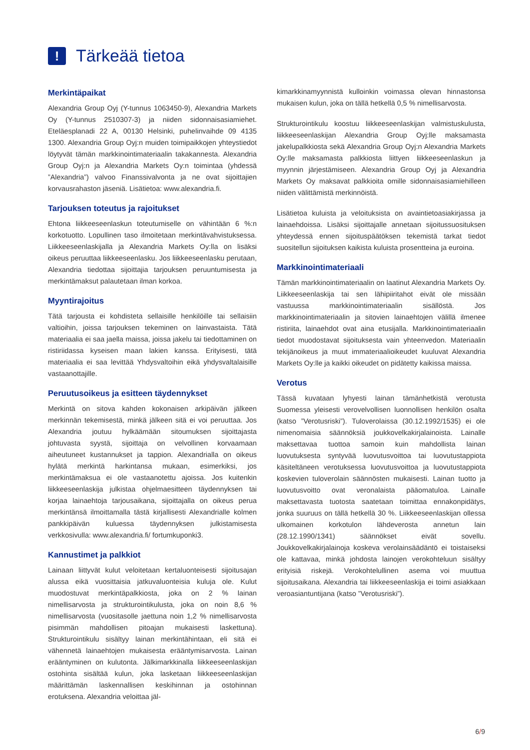!
Tärkeää tietoa
Merkintäpaikat
Alexandria Group Oyj (Y-tunnus 1063450-9), Alexandria Markets Oy (Y-tunnus 2510307-3) ja niiden sidonnaisasiamiehet. Eteläesplanadi 22 A, 00130 Helsinki, puhelinvaihde 09 4135 1300. Alexandria Group Oyj:n muiden toimipaikkojen yhteystiedot löytyvät tämän markkinointimateriaalin takakannesta. Alexandria Group Oyj:n ja Alexandria Markets Oy:n toimintaa (yhdessä ”Alexandria”) valvoo Finanssivalvonta ja ne ovat sijoittajien korvausrahaston jäseniä. Lisätietoa: www.alexandria.fi.
Tarjouksen toteutus ja rajoitukset
Ehtona liikkeeseenlaskun toteutumiselle on vähintään 6 %:n korkotuotto. Lopullinen taso ilmoitetaan merkintävahvistuksessa. Liikkeeseenlaskijalla ja Alexandria Markets Oy:lla on lisäksi oikeus peruuttaa liikkeeseenlasku. Jos liikkeeseenlasku perutaan, Alexandria tiedottaa sijoittajia tarjouksen peruuntumisesta ja merkintämaksut palautetaan ilman korkoa.
Myyntirajoitus
Tätä tarjousta ei kohdisteta sellaisille henkilöille tai sellaisiin valtioihin, joissa tarjouksen tekeminen on lainvastaista. Tätä materiaalia ei saa jaella maissa, joissa jakelu tai tiedottaminen on ristiriidassa kyseisen maan lakien kanssa. Erityisesti, tätä materiaalia ei saa levittää Yhdysvaltoihin eikä yhdysvaltalaisille vastaanottajille.
Peruutusoikeus ja esitteen täydennykset
Merkintä on sitova kahden kokonaisen arkipäivän jälkeen merkinnän tekemisestä, minkä jälkeen sitä ei voi peruuttaa. Jos Alexandria joutuu hylkäämään sitoumuksen sijoittajasta johtuvasta syystä, sijoittaja on velvollinen korvaamaan aiheutuneet kustannukset ja tappion. Alexandrialla on oikeus hylätä merkintä harkintansa mukaan, esimerkiksi, jos merkintämaksua ei ole vastaanotettu ajoissa. Jos kuitenkin liikkeeseenlaskija julkistaa ohjelmaesitteen täydennyksen tai korjaa lainaehtoja tarjousaikana, sijoittajalla on oikeus perua merkintänsä ilmoittamalla tästä kirjallisesti Alexandrialle kolmen pankkipäivän kuluessa täydennyksen julkistamisesta verkkosivulla: www.alexandria.fi/ fortumkuponki3.
Kannustimet ja palkkiot
Lainaan liittyvät kulut veloitetaan kertaluonteisesti sijoitusajan alussa eikä vuosittaisia jatkuvaluonteisia kuluja ole. Kulut muodostuvat merkintäpalkkiosta, joka on 2 % lainan nimellisarvosta ja strukturointikulusta, joka on noin 8,6 % nimellisarvosta (vuositasolle jaettuna noin 1,2 % nimellisarvosta pisimmän mahdollisen pitoajan mukaisesti laskettuna). Strukturointikulu sisältyy lainan merkintähintaan, eli sitä ei vähennetä lainaehtojen mukaisesta erääntymisarvosta. Lainan erääntyminen on kulutonta. Jälkimarkkinalla liikkeeseenlaskijan ostohinta sisältää kulun, joka lasketaan liikkeeseenlaskijan määrittämän laskennallisen keskihinnan ja ostohinnan erotuksena. Alexandria veloittaa jäl-
kimarkkinamyynnistä kulloinkin voimassa olevan hinnastonsa mukaisen kulun, joka on tällä hetkellä 0,5 % nimellisarvosta.
Strukturointikulu koostuu liikkeeseenlaskijan valmistuskulusta, liikkeeseenlaskijan Alexandria Group Oyj:lle maksamasta jakelupalkkiosta sekä Alexandria Group Oyj:n Alexandria Markets Oy:lle maksamasta palkkiosta liittyen liikkeeseenlaskun ja myynnin järjestämiseen. Alexandria Group Oyj ja Alexandria Markets Oy maksavat palkkioita omille sidonnaisasiamiehilleen niiden välittämistä merkinnöistä.
Lisätietoa kuluista ja veloituksista on avaintietoasiakirjassa ja lainaehdoissa. Lisäksi sijoittajalle annetaan sijoitussuosituksen yhteydessä ennen sijoituspäätöksen tekemistä tarkat tiedot suositellun sijoituksen kaikista kuluista prosentteina ja euroina.
Markkinointimateriaali
Tämän markkinointimateriaalin on laatinut Alexandria Markets Oy. Liikkeeseenlaskija tai sen lähipiiritahot eivät ole missään vastuussa markkinointimateriaalin sisällöstä. Jos markkinointimateriaalin ja sitovien lainaehtojen välillä ilmenee ristiriita, lainaehdot ovat aina etusijalla. Markkinointimateriaalin tiedot muodostavat sijoituksesta vain yhteenvedon. Materiaalin tekijänoikeus ja muut immateriaalioikeudet kuuluvat Alexandria Markets Oy:lle ja kaikki oikeudet on pidätetty kaikissa maissa.
Verotus
Tässä kuvataan lyhyesti lainan tämänhetkistä verotusta Suomessa yleisesti verovelvollisen luonnollisen henkilön osalta (katso ”Verotusriski”). Tuloverolaissa (30.12.1992/1535) ei ole nimenomaisia säännöksiä joukkovelkakirjalainoista. Lainalle maksettavaa tuottoa samoin kuin mahdollista lainan luovutuksesta syntyvää luovutusvoittoa tai luovutustappiota käsiteltäneen verotuksessa luovutusvoittoa ja luovutustappiota koskevien tuloverolain säännösten mukaisesti. Lainan tuotto ja luovutusvoitto ovat veronalaista pääomatuloa. Lainalle maksettavasta tuotosta saatetaan toimittaa ennakonpidätys, jonka suuruus on tällä hetkellä 30 %. Liikkeeseenlaskijan ollessa ulkomainen korkotulon lähdeverosta annetun lain (28.12.1990/1341) säännökset eivät sovellu. Joukkovelkakirjalainoja koskeva verolainsäädäntö ei toistaiseksi ole kattavaa, minkä johdosta lainojen verokohteluun sisältyy erityisiä riskejä. Verokohtelullinen asema voi muuttua sijoitusaikana. Alexandria tai liikkeeseenlaskija ei toimi asiakkaan veroasiantuntijana (katso ”Verotusriski”).
6/9